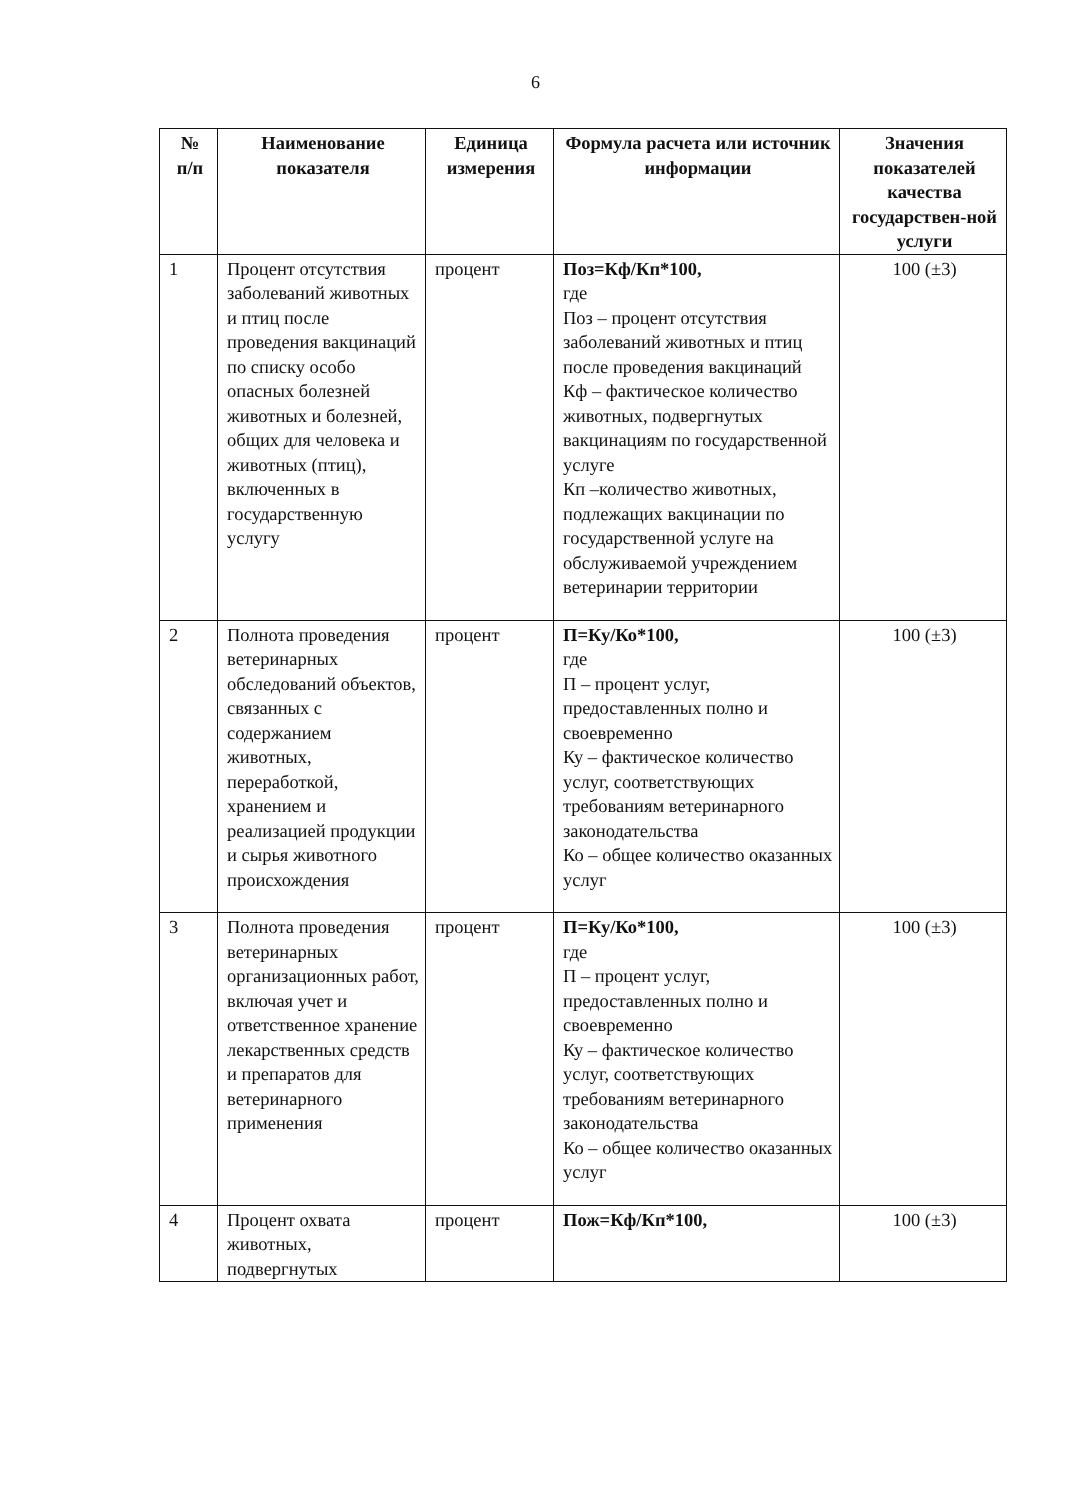6
| № п/п | Наименование показателя | Единица измерения | Формула расчета или источник информации | Значения показателей качества государствен-ной услуги |
| --- | --- | --- | --- | --- |
| 1 | Процент отсутствия заболеваний животных и птиц после проведения вакцинаций по списку особо опасных болезней животных и болезней, общих для человека и животных (птиц), включенных в государственную услугу | процент | Поз=Кф/Кп*100, где Поз – процент отсутствия заболеваний животных и птиц после проведения вакцинаций Кф – фактическое количество животных, подвергнутых вакцинациям по государственной услуге Кп –количество животных, подлежащих вакцинации по государственной услуге на обслуживаемой учреждением ветеринарии территории | 100 (±3) |
| 2 | Полнота проведения ветеринарных обследований объектов, связанных с содержанием животных, переработкой, хранением и реализацией продукции и сырья животного происхождения | процент | П=Ку/Ко*100, где П – процент услуг, предоставленных полно и своевременно Ку – фактическое количество услуг, соответствующих требованиям ветеринарного законодательства Ко – общее количество оказанных услуг | 100 (±3) |
| 3 | Полнота проведения ветеринарных организационных работ, включая учет и ответственное хранение лекарственных средств и препаратов для ветеринарного применения | процент | П=Ку/Ко*100, где П – процент услуг, предоставленных полно и своевременно Ку – фактическое количество услуг, соответствующих требованиям ветеринарного законодательства Ко – общее количество оказанных услуг | 100 (±3) |
| 4 | Процент охвата животных, подвергнутых | процент | Пож=Кф/Кп*100, | 100 (±3) |